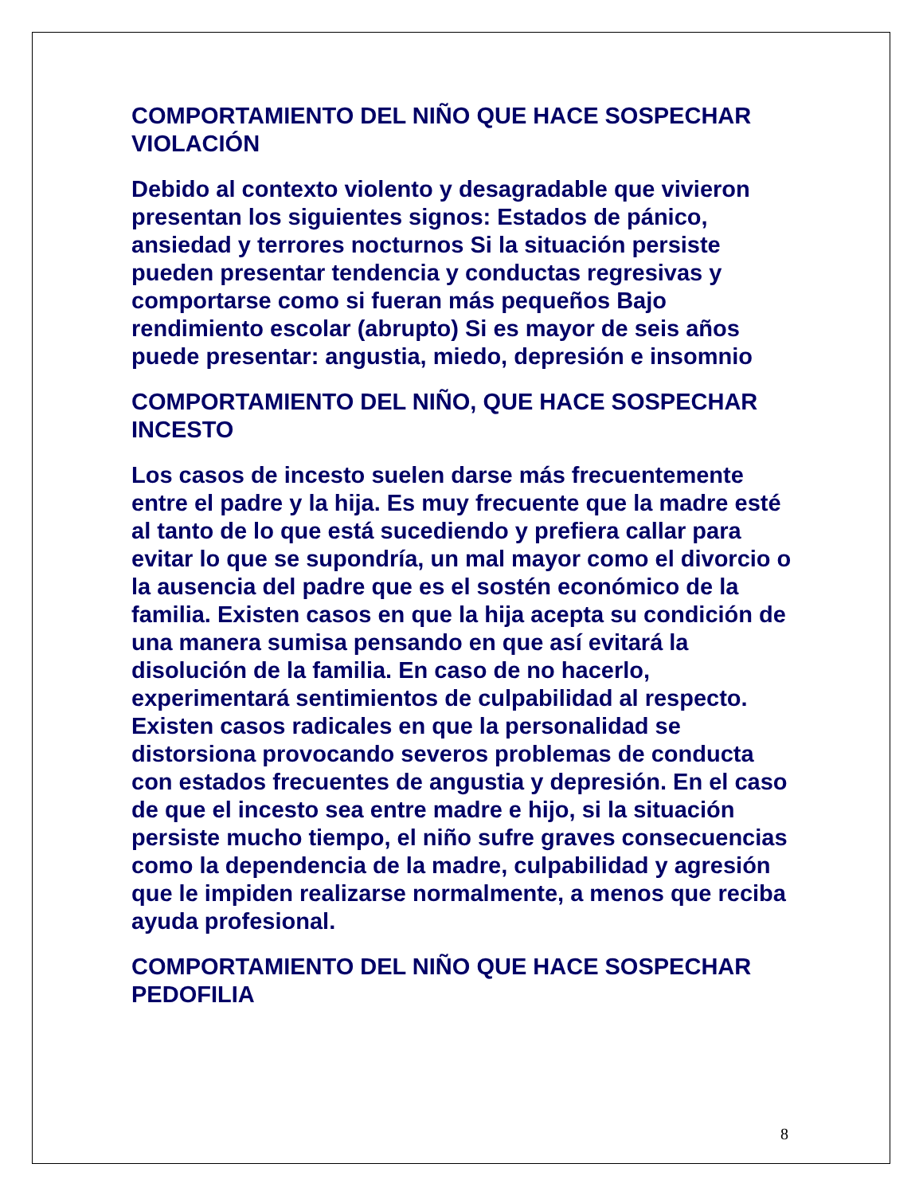COMPORTAMIENTO DEL NIÑO QUE HACE SOSPECHAR VIOLACIÓN
Debido al contexto violento y desagradable que vivieron presentan los siguientes signos: Estados de pánico, ansiedad y terrores nocturnos Si la situación persiste pueden presentar tendencia y conductas regresivas y comportarse como si fueran más pequeños Bajo rendimiento escolar (abrupto) Si es mayor de seis años puede presentar: angustia, miedo, depresión e insomnio
COMPORTAMIENTO DEL NIÑO, QUE HACE SOSPECHAR INCESTO
Los casos de incesto suelen darse más frecuentemente entre el padre y la hija. Es muy frecuente que la madre esté al tanto de lo que está sucediendo y prefiera callar para evitar lo que se supondría, un mal mayor como el divorcio o la ausencia del padre que es el sostén económico de la familia. Existen casos en que la hija acepta su condición de una manera sumisa pensando en que así evitará la disolución de la familia. En caso de no hacerlo, experimentará sentimientos de culpabilidad al respecto. Existen casos radicales en que la personalidad se distorsiona provocando severos problemas de conducta con estados frecuentes de angustia y depresión. En el caso de que el incesto sea entre madre e hijo, si la situación persiste mucho tiempo, el niño sufre graves consecuencias como la dependencia de la madre, culpabilidad y agresión que le impiden realizarse normalmente, a menos que reciba ayuda profesional.
COMPORTAMIENTO DEL NIÑO QUE HACE SOSPECHAR PEDOFILIA
8